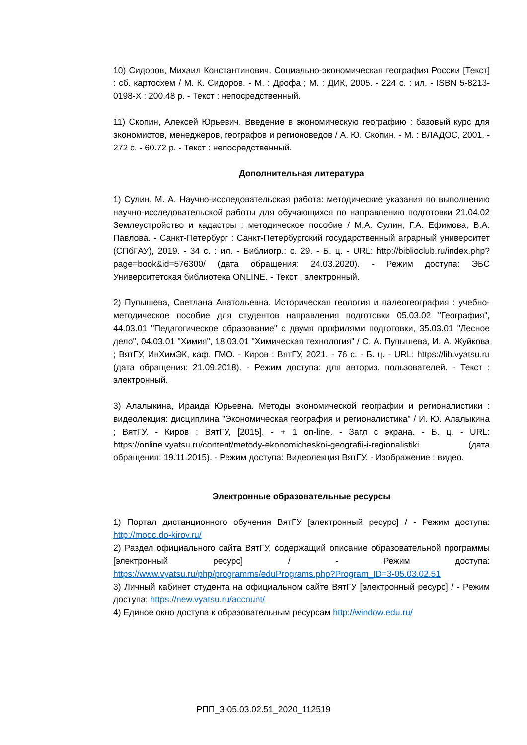10) Сидоров, Михаил Константинович. Социально-экономическая география России [Текст] : сб. картосхем / М. К. Сидоров. - М. : Дрофа ; М. : ДИК, 2005. - 224 с. : ил. - ISBN 5-8213-0198-X : 200.48 р. - Текст : непосредственный.
11) Скопин, Алексей Юрьевич. Введение в экономическую географию : базовый курс для экономистов, менеджеров, географов и регионоведов / А. Ю. Скопин. - М. : ВЛАДОС, 2001. - 272 с. - 60.72 р. - Текст : непосредственный.
Дополнительная литература
1) Сулин, М. А. Научно-исследовательская работа: методические указания по выполнению научно-исследовательской работы для обучающихся по направлению подготовки 21.04.02 Землеустройство и кадастры : методическое пособие / М.А. Сулин, Г.А. Ефимова, В.А. Павлова. - Санкт-Петербург : Санкт-Петербургский государственный аграрный университет (СПбГАУ), 2019. - 34 с. : ил. - Библиогр.: с. 29. - Б. ц. - URL: http://biblioclub.ru/index.php?page=book&id=576300/ (дата обращения: 24.03.2020). - Режим доступа: ЭБС Университетская библиотека ONLINE. - Текст : электронный.
2) Пупышева, Светлана Анатольевна. Историческая геология и палеогеография : учебно-методическое пособие для студентов направления подготовки 05.03.02 "География", 44.03.01 "Педагогическое образование" с двумя профилями подготовки, 35.03.01 "Лесное дело", 04.03.01 "Химия", 18.03.01 "Химическая технология" / С. А. Пупышева, И. А. Жуйкова ; ВятГУ, ИнХимЭК, каф. ГМО. - Киров : ВятГУ, 2021. - 76 с. - Б. ц. - URL: https://lib.vyatsu.ru (дата обращения: 21.09.2018). - Режим доступа: для авториз. пользователей. - Текст : электронный.
3) Алалыкина, Ираида Юрьевна. Методы экономической географии и регионалистики : видеолекция: дисциплина "Экономическая география и регионалистика" / И. Ю. Алалыкина ; ВятГУ. - Киров : ВятГУ, [2015]. - + 1 on-line. - Загл с экрана. - Б. ц. - URL: https://online.vyatsu.ru/content/metody-ekonomicheskoi-geografii-i-regionalistiki (дата обращения: 19.11.2015). - Режим доступа: Видеолекция ВятГУ. - Изображение : видео.
Электронные образовательные ресурсы
1) Портал дистанционного обучения ВятГУ [электронный ресурс] / - Режим доступа: http://mooc.do-kirov.ru/
2) Раздел официального сайта ВятГУ, содержащий описание образовательной программы [электронный ресурс] / - Режим доступа: https://www.vyatsu.ru/php/programms/eduPrograms.php?Program_ID=3-05.03.02.51
3) Личный кабинет студента на официальном сайте ВятГУ [электронный ресурс] / - Режим доступа: https://new.vyatsu.ru/account/
4) Единое окно доступа к образовательным ресурсам http://window.edu.ru/
РПП_3-05.03.02.51_2020_112519